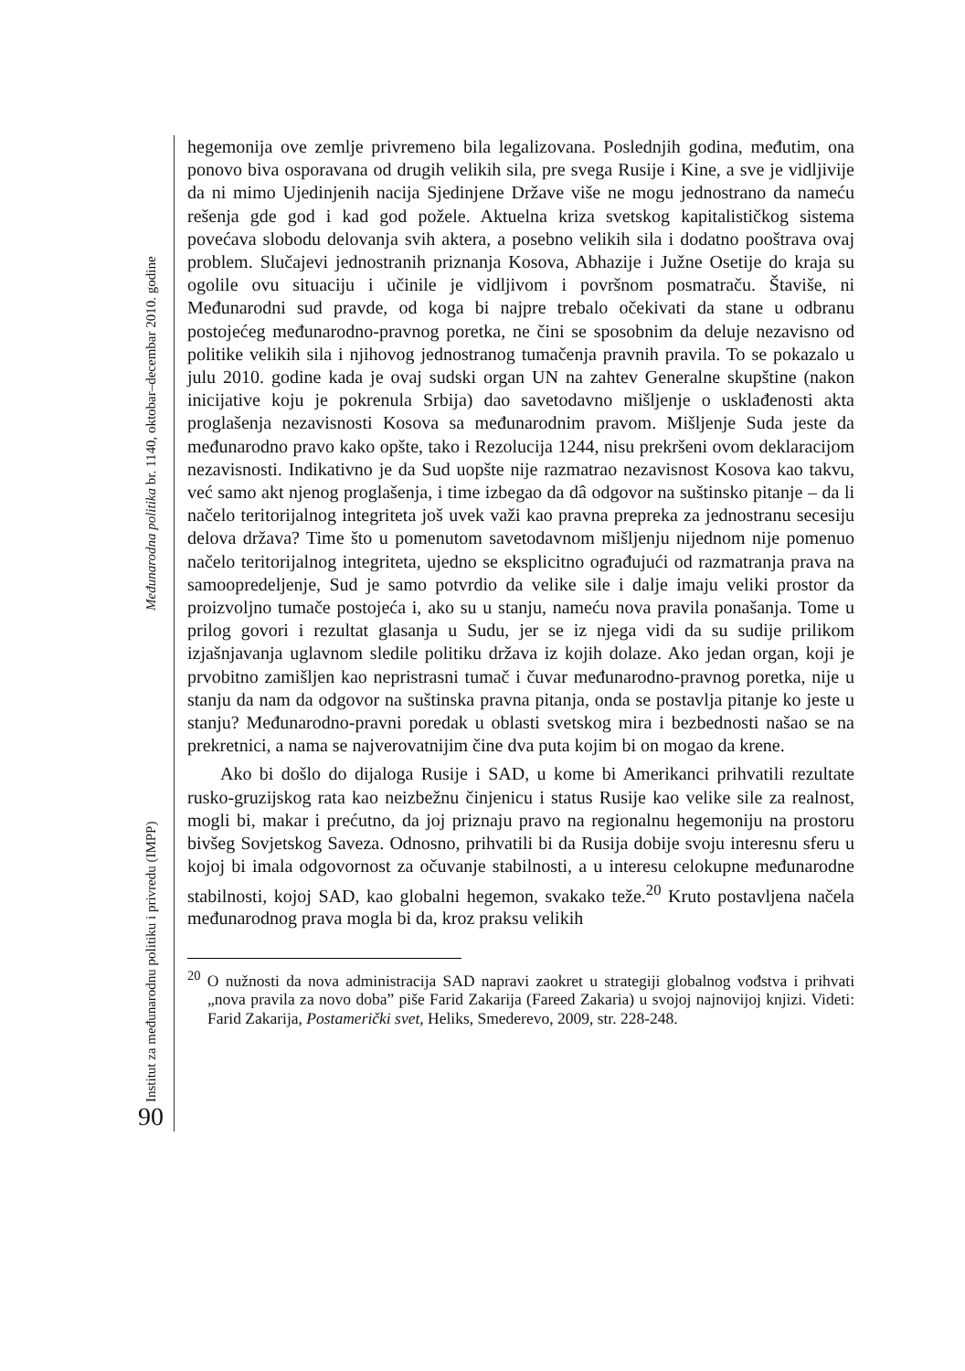Međunarodna politika br. 1140, oktobar–decembar 2010. godine
Institut za međunarodnu politiku i privredu (IMPP)
90
hegemonija ove zemlje privremeno bila legalizovana. Poslednjih godina, međutim, ona ponovo biva osporavana od drugih velikih sila, pre svega Rusije i Kine, a sve je vidljivije da ni mimo Ujedinjenih nacija Sjedinjene Države više ne mogu jednostrano da nameću rešenja gde god i kad god požele. Aktuelna kriza svetskog kapitalističkog sistema povećava slobodu delovanja svih aktera, a posebno velikih sila i dodatno pooštrava ovaj problem. Slučajevi jednostranih priznanja Kosova, Abhazije i Južne Osetije do kraja su ogolile ovu situaciju i učinile je vidljivom i površnom posmatraču. Štaviše, ni Međunarodni sud pravde, od koga bi najpre trebalo očekivati da stane u odbranu postojećeg međunarodno-pravnog poretka, ne čini se sposobnim da deluje nezavisno od politike velikih sila i njihovog jednostranog tumačenja pravnih pravila. To se pokazalo u julu 2010. godine kada je ovaj sudski organ UN na zahtev Generalne skupštine (nakon inicijative koju je pokrenula Srbija) dao savetodavno mišljenje o usklađenosti akta proglašenja nezavisnosti Kosova sa međunarodnim pravom. Mišljenje Suda jeste da međunarodno pravo kako opšte, tako i Rezolucija 1244, nisu prekršeni ovom deklaracijom nezavisnosti. Indikativno je da Sud uopšte nije razmatrao nezavisnost Kosova kao takvu, već samo akt njenog proglašenja, i time izbegao da dâ odgovor na suštinsko pitanje – da li načelo teritorijalnog integriteta još uvek važi kao pravna prepreka za jednostranu secesiju delova država? Time što u pomenutom savetodavnom mišljenju nijednom nije pomenuo načelo teritorijalnog integriteta, ujedno se eksplicitno ograđujući od razmatranja prava na samoopredeljenje, Sud je samo potvrdio da velike sile i dalje imaju veliki prostor da proizvoljno tumače postojeća i, ako su u stanju, nameću nova pravila ponašanja. Tome u prilog govori i rezultat glasanja u Sudu, jer se iz njega vidi da su sudije prilikom izjašnjavanja uglavnom sledile politiku država iz kojih dolaze. Ako jedan organ, koji je prvobitno zamišljen kao nepristrasni tumač i čuvar međunarodno-pravnog poretka, nije u stanju da nam da odgovor na suštinska pravna pitanja, onda se postavlja pitanje ko jeste u stanju? Međunarodno-pravni poredak u oblasti svetskog mira i bezbednosti našao se na prekretnici, a nama se najverovatnijim čine dva puta kojim bi on mogao da krene.
Ako bi došlo do dijaloga Rusije i SAD, u kome bi Amerikanci prihvatili rezultate rusko-gruzijskog rata kao neizbežnu činjenicu i status Rusije kao velike sile za realnost, mogli bi, makar i prećutno, da joj priznaju pravo na regionalnu hegemoniju na prostoru bivšeg Sovjetskog Saveza. Odnosno, prihvatili bi da Rusija dobije svoju interesnu sferu u kojoj bi imala odgovornost za očuvanje stabilnosti, a u interesu celokupne međunarodne stabilnosti, kojoj SAD, kao globalni hegemon, svakako teže.<sup>20</sup> Kruto postavljena načela međunarodnog prava mogla bi da, kroz praksu velikih
<sup>20</sup> O nužnosti da nova administracija SAD napravi zaokret u strategiji globalnog vođstva i prihvati „nova pravila za novo doba” piše Farid Zakarija (Fareed Zakaria) u svojoj najnovijoj knjizi. Videti: Farid Zakarija, Postamerički svet, Heliks, Smederevo, 2009, str. 228-248.